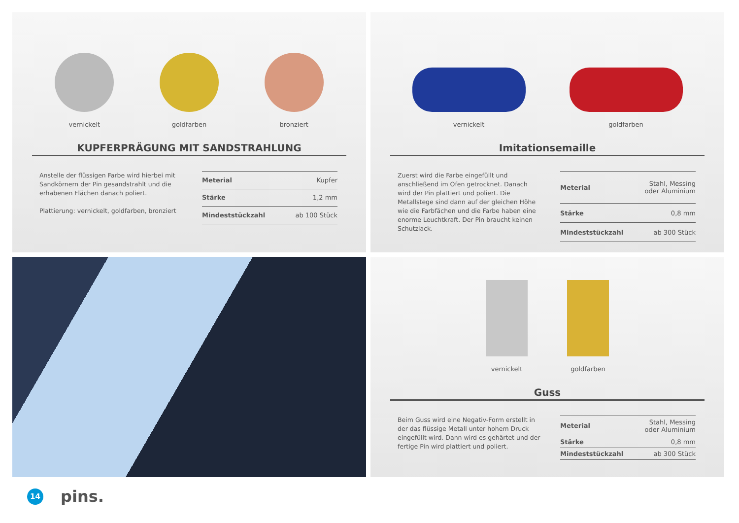vernickelt
goldfarben
bronziert
KUPFERPRÄGUNG MIT SANDSTRAHLUNG
Anstelle der flüssigen Farbe wird hierbei mit Sand­körnern der Pin gesandstrahlt und die erhabenen Flächen danach poliert.
Plattierung: vernickelt, goldfarben, bronziert
| Meterial | Kupfer |
| Stärke | 1,2 mm |
| Mindeststückzahl | ab 100 Stück |
vernickelt
goldfarben
Imitationsemaille
Zuerst wird die Farbe eingefüllt und anschließend im Ofen getrocknet. Danach wird der Pin plattiert und poliert. Die Metallstege sind dann auf der gleichen Höhe wie die Farbfächen und die Farbe haben eine enorme Leuchtkraft. Der Pin braucht keinen Schutz­lack.
| Meterial | Stahl, Messing oder Aluminium |
| Stärke | 0,8 mm |
| Mindeststückzahl | ab 300 Stück |
vernickelt
goldfarben
Guss
Beim Guss wird eine Negativ-Form erstellt in der das flüssige Metall unter hohem Druck eingefüllt wird. Dann wird es gehärtet und der fertige Pin wird plat­tiert und poliert.
| Meterial | Stahl, Messing oder Aluminium |
| Stärke | 0,8 mm |
| Mindeststückzahl | ab 300 Stück |
14
pins.